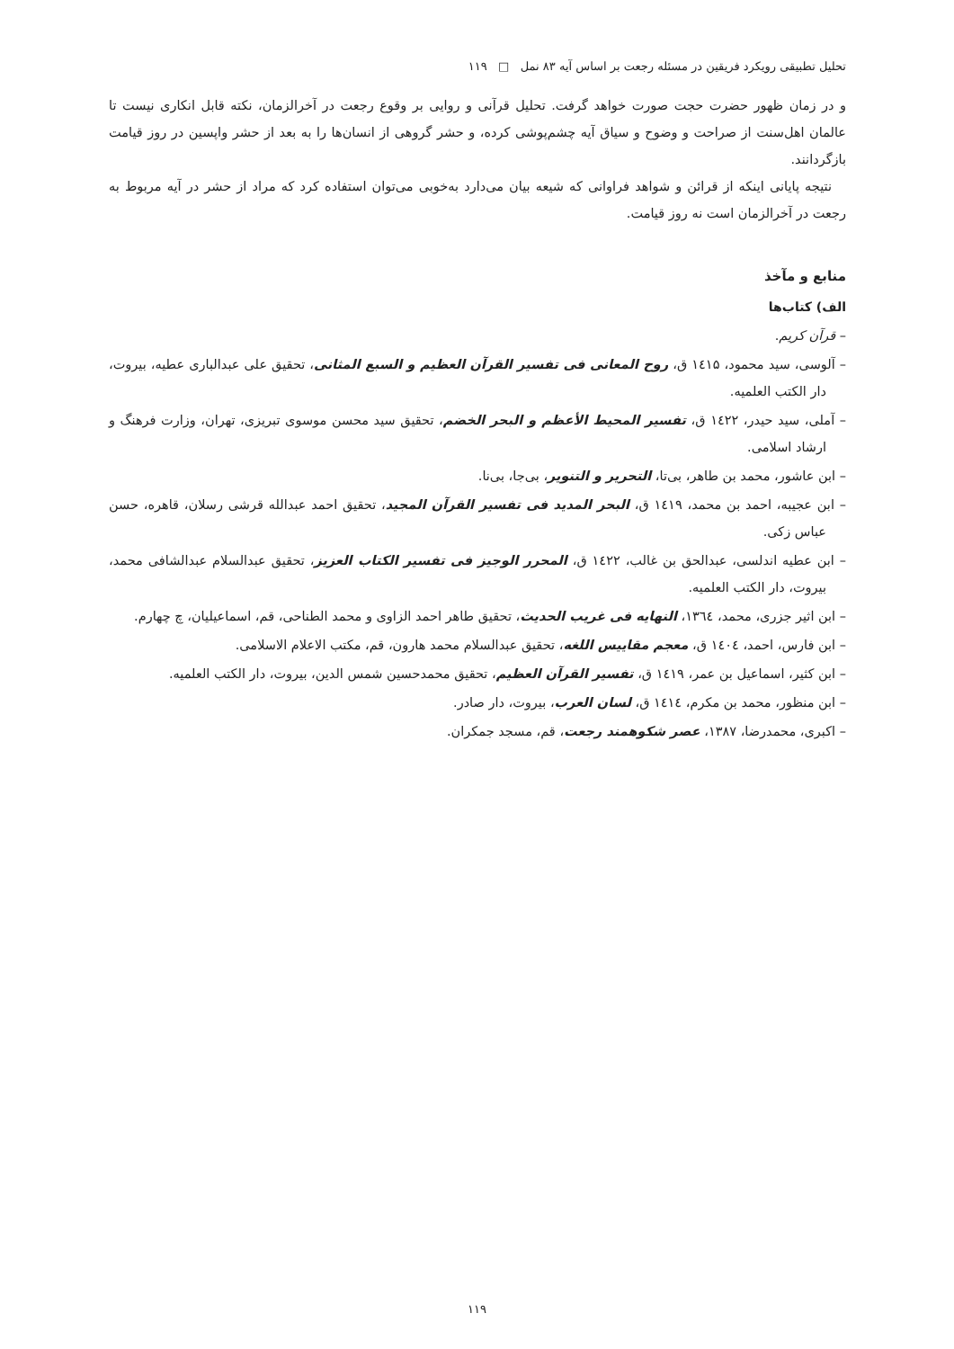تحلیل تطبیقی رویکرد فریقین در مسئله رجعت بر اساس آیه ۸۳ نمل □ ۱۱۹
و در زمان ظهور حضرت حجت صورت خواهد گرفت. تحلیل قرآنی و روایی بر وقوع رجعت در آخرالزمان، نکته قابل انکاری نیست تا عالمان اهل‌سنت از صراحت و وضوح و سیاق آیه چشم‌پوشی کرده، و حشر گروهی از انسان‌ها را به بعد از حشر واپسین در روز قیامت بازگردانند.
نتیجه پایانی اینکه از قرائن و شواهد فراوانی که شیعه بیان می‌دارد به‌خوبی می‌توان استفاده کرد که مراد از حشر در آیه مربوط به رجعت در آخرالزمان است نه روز قیامت.
منابع و مآخذ
الف) کتاب‌ها
– قرآن کریم.
– آلوسی، سید محمود، ۱٤۱۵ ق، روح المعانی فی تفسیر القرآن العظیم و السبع المثانی، تحقیق علی عبدالباری عطیه، بیروت، دار الکتب العلمیه.
– آملی، سید حیدر، ۱٤۲۲ ق، تفسیر المحیط الأعظم و البحر الخضم، تحقیق سید محسن موسوی تبریزی، تهران، وزارت فرهنگ و ارشاد اسلامی.
– ابن عاشور، محمد بن طاهر، بی‌تا، التحریر و التنویر، بی‌جا، بی‌نا.
– ابن عجیبه، احمد بن محمد، ۱٤۱۹ ق، البحر المدید فی تفسیر القرآن المجید، تحقیق احمد عبدالله قرشی رسلان، قاهره، حسن عباس زکی.
– ابن عطیه اندلسی، عبدالحق بن غالب، ۱٤۲۲ ق، المحرر الوجیز فی تفسیر الکتاب العزیز، تحقیق عبدالسلام عبدالشافی محمد، بیروت، دار الکتب العلمیه.
– ابن اثیر جزری، محمد، ۱۳٦٤، النهایه فی غریب الحدیث، تحقیق طاهر احمد الزاوی و محمد الطناحی، قم، اسماعیلیان، چ چهارم.
– ابن فارس، احمد، ۱٤۰٤ ق، معجم مقاییس اللغه، تحقیق عبدالسلام محمد هارون، قم، مکتب الاعلام الاسلامی.
– ابن کثیر، اسماعیل بن عمر، ۱٤۱۹ ق، تفسیر القرآن العظیم، تحقیق محمدحسین شمس الدین، بیروت، دار الکتب العلمیه.
– ابن منظور، محمد بن مکرم، ۱٤۱٤ ق، لسان العرب، بیروت، دار صادر.
– اکبری، محمدرضا، ۱۳۸۷، عصر شکوهمند رجعت، قم، مسجد جمکران.
۱۱۹